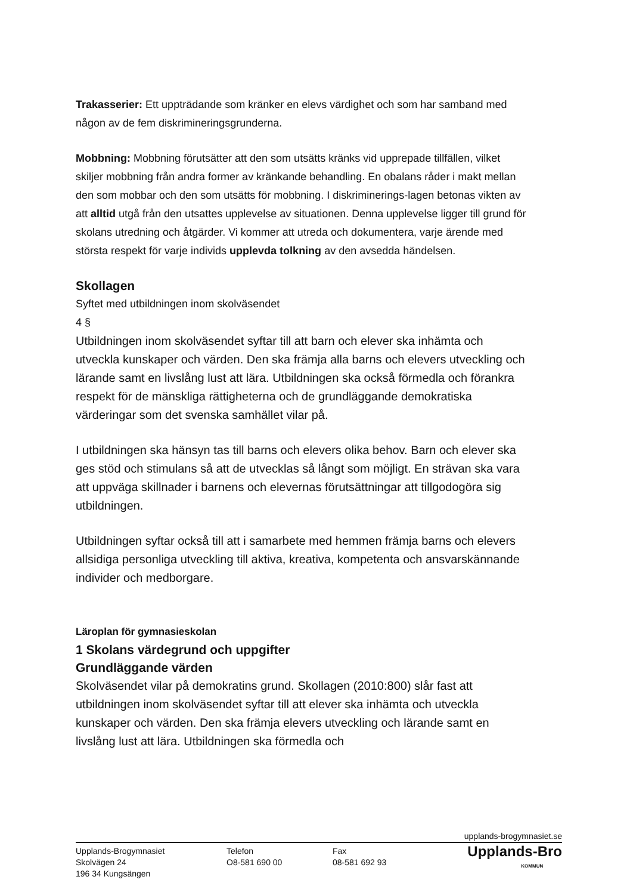Trakasserier: Ett uppträdande som kränker en elevs värdighet och som har samband med någon av de fem diskrimineringsgrunderna.
Mobbning: Mobbning förutsätter att den som utsätts kränks vid upprepade tillfällen, vilket skiljer mobbning från andra former av kränkande behandling. En obalans råder i makt mellan den som mobbar och den som utsätts för mobbning. I diskriminerings-lagen betonas vikten av att alltid utgå från den utsattes upplevelse av situationen. Denna upplevelse ligger till grund för skolans utredning och åtgärder. Vi kommer att utreda och dokumentera, varje ärende med största respekt för varje individs upplevda tolkning av den avsedda händelsen.
Skollagen
Syftet med utbildningen inom skolväsendet
4 §
Utbildningen inom skolväsendet syftar till att barn och elever ska inhämta och utveckla kunskaper och värden. Den ska främja alla barns och elevers utveckling och lärande samt en livslång lust att lära. Utbildningen ska också förmedla och förankra respekt för de mänskliga rättigheterna och de grundläggande demokratiska värderingar som det svenska samhället vilar på.
I utbildningen ska hänsyn tas till barns och elevers olika behov. Barn och elever ska ges stöd och stimulans så att de utvecklas så långt som möjligt. En strävan ska vara att uppväga skillnader i barnens och elevernas förutsättningar att tillgodogöra sig utbildningen.
Utbildningen syftar också till att i samarbete med hemmen främja barns och elevers allsidiga personliga utveckling till aktiva, kreativa, kompetenta och ansvarskännande individer och medborgare.
Läroplan för gymnasieskolan
1 Skolans värdegrund och uppgifter
Grundläggande värden
Skolväsendet vilar på demokratins grund. Skollagen (2010:800) slår fast att utbildningen inom skolväsendet syftar till att elever ska inhämta och utveckla kunskaper och värden. Den ska främja elevers utveckling och lärande samt en livslång lust att lära. Utbildningen ska förmedla och
upplands-brogymnasiet.se
Upplands-Brogymnasiet
Skolvägen 24
196 34 Kungsängen
Telefon
O8-581 690 00
Fax
08-581 692 93
Upplands-Bro
KOMMUN